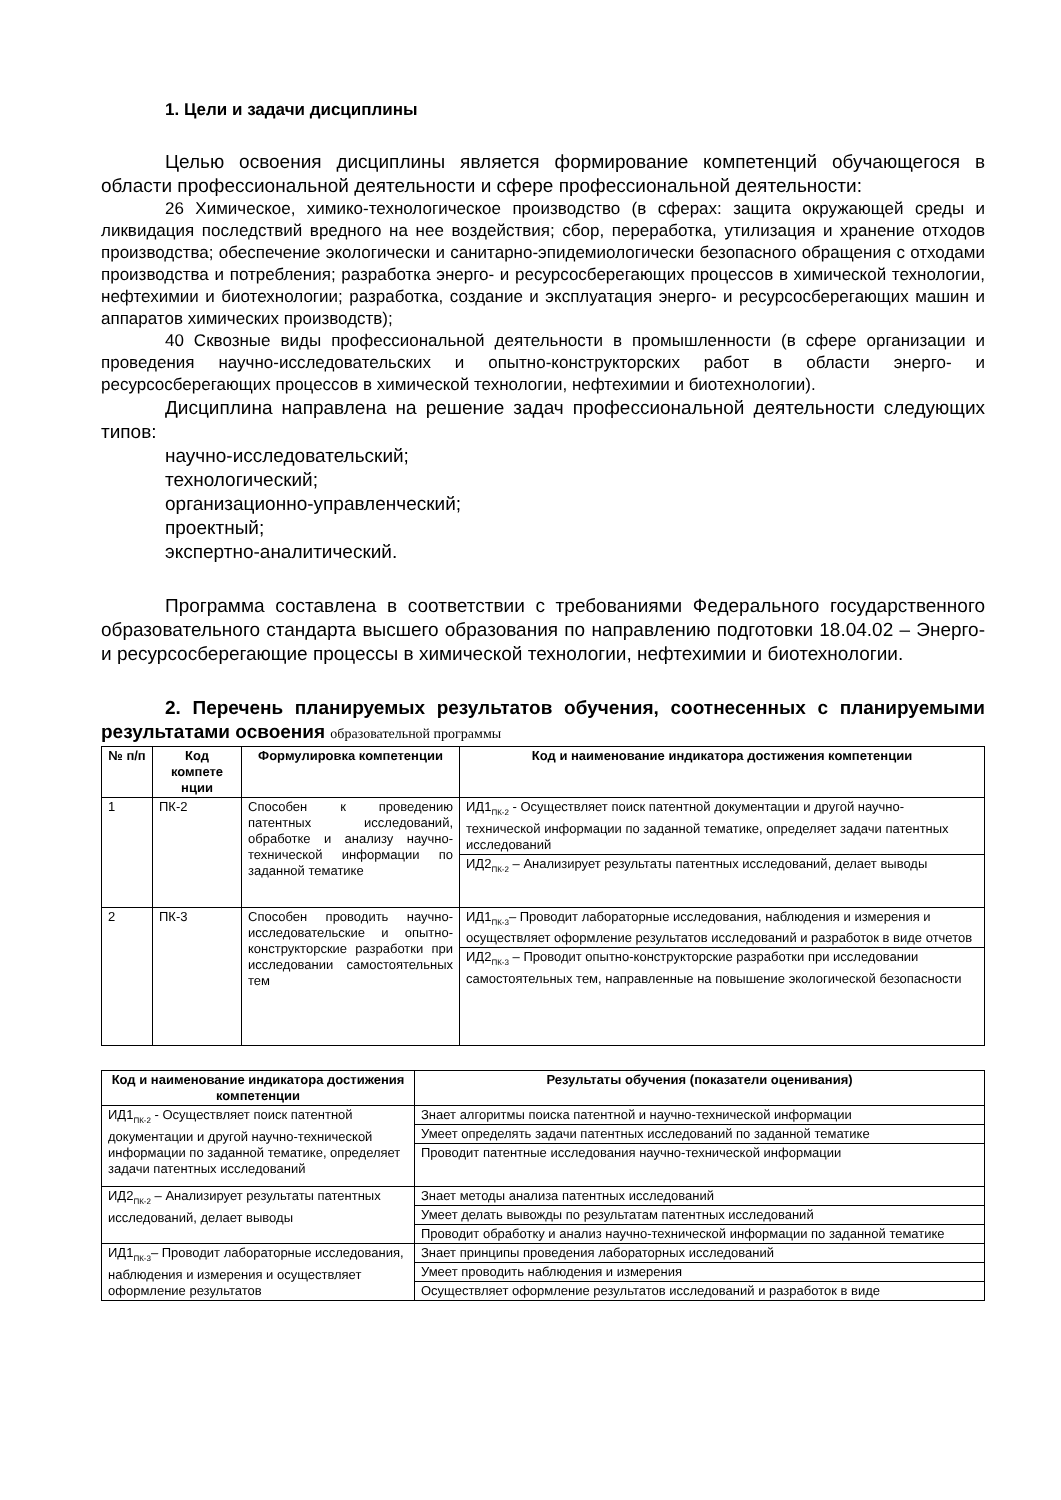1. Цели и задачи дисциплины
Целью освоения дисциплины является формирование компетенций обучающегося в области профессиональной деятельности и сфере профессиональной деятельности:
26 Химическое, химико-технологическое производство (в сферах: защита окружающей среды и ликвидация последствий вредного на нее воздействия; сбор, переработка, утилизация и хранение отходов производства; обеспечение экологически и санитарно-эпидемиологически безопасного обращения с отходами производства и потребления; разработка энерго- и ресурсосберегающих процессов в химической технологии, нефтехимии и биотехнологии; разработка, создание и эксплуатация энерго- и ресурсосберегающих машин и аппаратов химических производств);
40 Сквозные виды профессиональной деятельности в промышленности (в сфере организации и проведения научно-исследовательских и опытно-конструкторских работ в области энерго- и ресурсосберегающих процессов в химической технологии, нефтехимии и биотехнологии).
Дисциплина направлена на решение задач профессиональной деятельности следующих типов:
научно-исследовательский;
технологический;
организационно-управленческий;
проектный;
экспертно-аналитический.
Программа составлена в соответствии с требованиями Федерального государственного образовательного стандарта высшего образования по направлению подготовки 18.04.02 – Энерго- и ресурсосберегающие процессы в химической технологии, нефтехимии и биотехнологии.
2. Перечень планируемых результатов обучения, соотнесенных с планируемыми результатами освоения образовательной программы
| № п/п | Код компете нции | Формулировка компетенции | Код и наименование индикатора достижения компетенции |
| --- | --- | --- | --- |
| 1 | ПК-2 | Способен к проведению патентных исследований, обработке и анализу научно-технической информации по заданной тематике | ИД1<sub>ПК-2</sub> - Осуществляет поиск патентной документации и другой научно-технической информации по заданной тематике, определяет задачи патентных исследований |
| | | | ИД2<sub>ПК-2</sub> – Анализирует результаты патентных исследований, делает выводы |
| 2 | ПК-3 | Способен проводить научно-исследовательские и опытно-конструкторские разработки при исследовании самостоятельных тем | ИД1<sub>ПК-3</sub>– Проводит лабораторные исследования, наблюдения и измерения и осуществляет оформление результатов исследований и разработок в виде отчетов |
| | | | ИД2<sub>ПК-3</sub> – Проводит опытно-конструкторские разработки при исследовании самостоятельных тем, направленные на повышение экологической безопасности |
| Код и наименование индикатора достижения компетенции | Результаты обучения (показатели оценивания) |
| --- | --- |
| ИД1<sub>ПК-2</sub> - Осуществляет поиск патентной документации и другой научно-технической информации по заданной тематике, определяет задачи патентных исследований | Знает алгоритмы поиска патентной и научно-технической информации |
| | Умеет определять задачи патентных исследований по заданной тематике |
| | Проводит патентные исследования научно-технической информации |
| ИД2<sub>ПК-2</sub> – Анализирует результаты патентных исследований, делает выводы | Знает методы анализа патентных исследований |
| | Умеет делать вывожды по результатам патентных исследований |
| | Проводит обработку и анализ научно-технической информации по заданной тематике |
| ИД1<sub>ПК-3</sub>– Проводит лабораторные исследования, наблюдения и измерения и осуществляет оформление результатов | Знает принципы проведения лабораторных исследований |
| | Умеет проводить наблюдения и измерения |
| | Осуществляет оформление результатов исследований и разработок в виде |